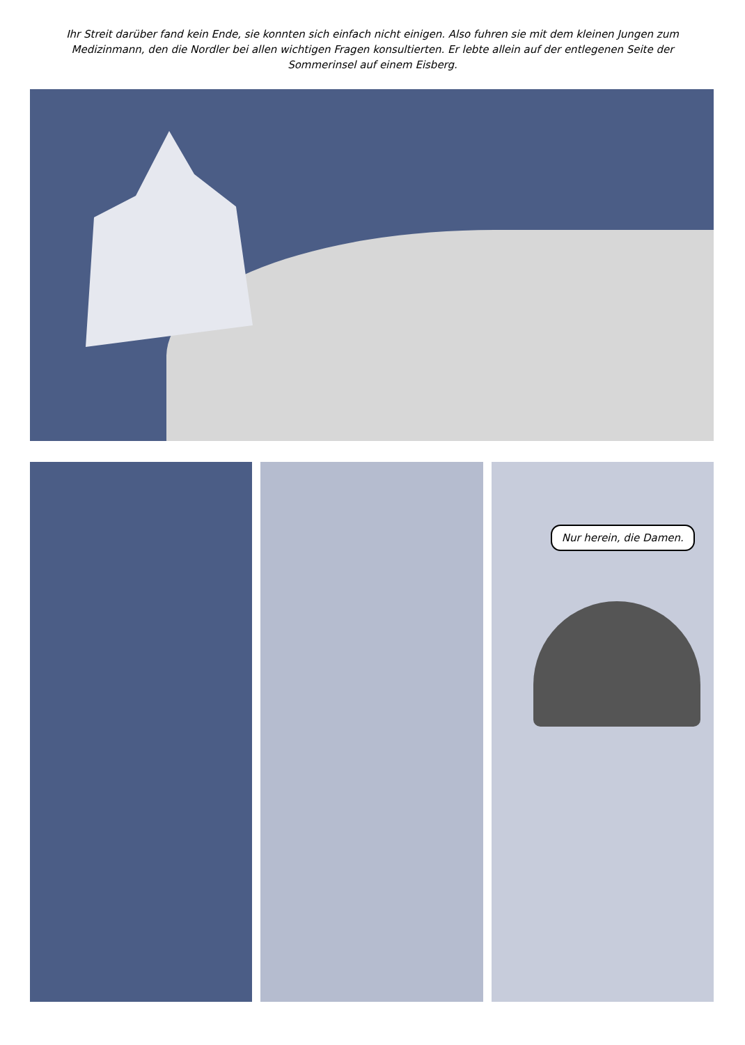Ihr Streit darüber fand kein Ende, sie konnten sich einfach nicht einigen. Also fuhren sie mit dem kleinen Jungen zum Medizinmann, den die Nordler bei allen wichtigen Fragen konsultierten. Er lebte allein auf der entlegenen Seite der Sommerinsel auf einem Eisberg.
Nur herein, die Damen.